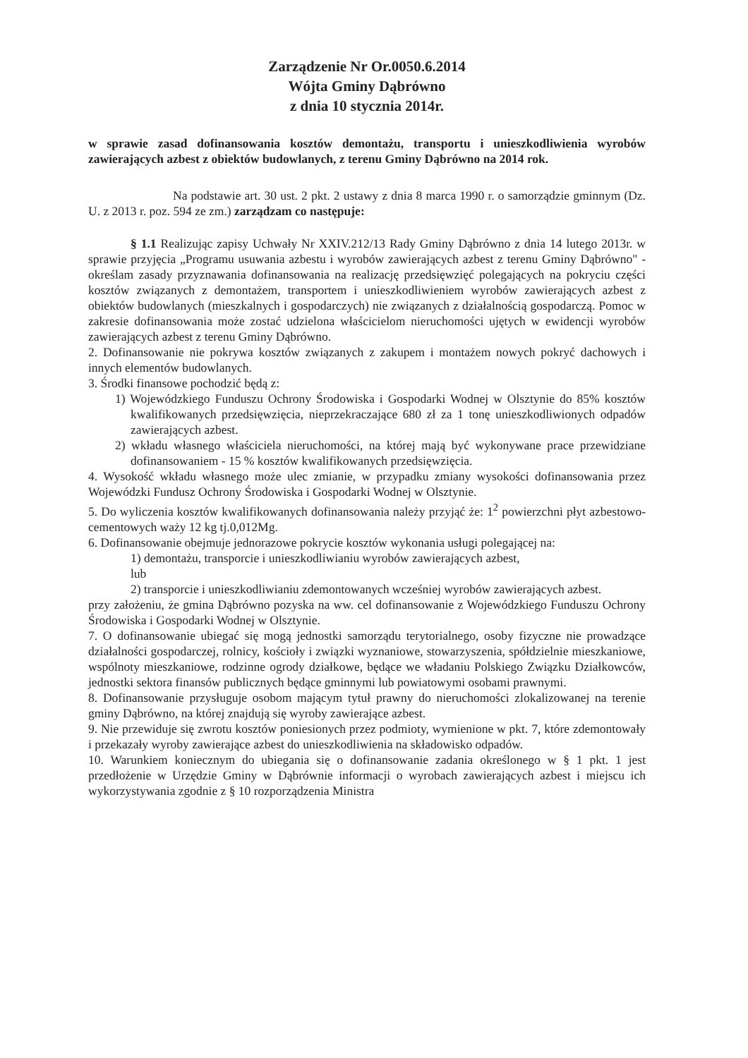Zarządzenie Nr Or.0050.6.2014
Wójta Gminy Dąbrówno
z dnia 10 stycznia 2014r.
w sprawie zasad dofinansowania kosztów demontażu, transportu i unieszkodliwienia wyrobów zawierających azbest z obiektów budowlanych, z terenu Gminy Dąbrówno na 2014 rok.
Na podstawie art. 30 ust. 2 pkt. 2 ustawy z dnia 8 marca 1990 r. o samorządzie gminnym (Dz. U. z 2013 r. poz. 594 ze zm.) zarządzam co następuje:
§ 1.1 Realizując zapisy Uchwały Nr XXIV.212/13 Rady Gminy Dąbrówno z dnia 14 lutego 2013r. w sprawie przyjęcia „Programu usuwania azbestu i wyrobów zawierających azbest z terenu Gminy Dąbrówno" - określam zasady przyznawania dofinansowania na realizację przedsięwzięć polegających na pokryciu części kosztów związanych z demontażem, transportem i unieszkodliwieniem wyrobów zawierających azbest z obiektów budowlanych (mieszkalnych i gospodarczych) nie związanych z działalnością gospodarczą. Pomoc w zakresie dofinansowania może zostać udzielona właścicielom nieruchomości ujętych w ewidencji wyrobów zawierających azbest z terenu Gminy Dąbrówno.
2. Dofinansowanie nie pokrywa kosztów związanych z zakupem i montażem nowych pokryć dachowych i innych elementów budowlanych.
3. Środki finansowe pochodzić będą z:
1) Wojewódzkiego Funduszu Ochrony Środowiska i Gospodarki Wodnej w Olsztynie do 85% kosztów kwalifikowanych przedsięwzięcia, nieprzekraczające 680 zł za 1 tonę unieszkodliwionych odpadów zawierających azbest.
2) wkładu własnego właściciela nieruchomości, na której mają być wykonywane prace przewidziane dofinansowaniem - 15 % kosztów kwalifikowanych przedsięwzięcia.
4. Wysokość wkładu własnego może ulec zmianie, w przypadku zmiany wysokości dofinansowania przez Wojewódzki Fundusz Ochrony Środowiska i Gospodarki Wodnej w Olsztynie.
5. Do wyliczenia kosztów kwalifikowanych dofinansowania należy przyjąć że: 1<sup>2</sup> powierzchni płyt azbestowo-cementowych waży 12 kg tj.0,012Mg.
6. Dofinansowanie obejmuje jednorazowe pokrycie kosztów wykonania usługi polegającej na:
1) demontażu, transporcie i unieszkodliwianiu wyrobów zawierających azbest,
lub
2) transporcie i unieszkodliwianiu zdemontowanych wcześniej wyrobów zawierających azbest.
przy założeniu, że gmina Dąbrówno pozyska na ww. cel dofinansowanie z Wojewódzkiego Funduszu Ochrony Środowiska i Gospodarki Wodnej w Olsztynie.
7. O dofinansowanie ubiegać się mogą jednostki samorządu terytorialnego, osoby fizyczne nie prowadzące działalności gospodarczej, rolnicy, kościoły i związki wyznaniowe, stowarzyszenia, spółdzielnie mieszkaniowe, wspólnoty mieszkaniowe, rodzinne ogrody działkowe, będące we władaniu Polskiego Związku Działkowców, jednostki sektora finansów publicznych będące gminnymi lub powiatowymi osobami prawnymi.
8. Dofinansowanie przysługuje osobom mającym tytuł prawny do nieruchomości zlokalizowanej na terenie gminy Dąbrówno, na której znajdują się wyroby zawierające azbest.
9. Nie przewiduje się zwrotu kosztów poniesionych przez podmioty, wymienione w pkt. 7, które zdemontowały i przekazały wyroby zawierające azbest do unieszkodliwienia na składowisko odpadów.
10. Warunkiem koniecznym do ubiegania się o dofinansowanie zadania określonego w § 1 pkt. 1 jest przedłożenie w Urzędzie Gminy w Dąbrównie informacji o wyrobach zawierających azbest i miejscu ich wykorzystywania zgodnie z § 10 rozporządzenia Ministra